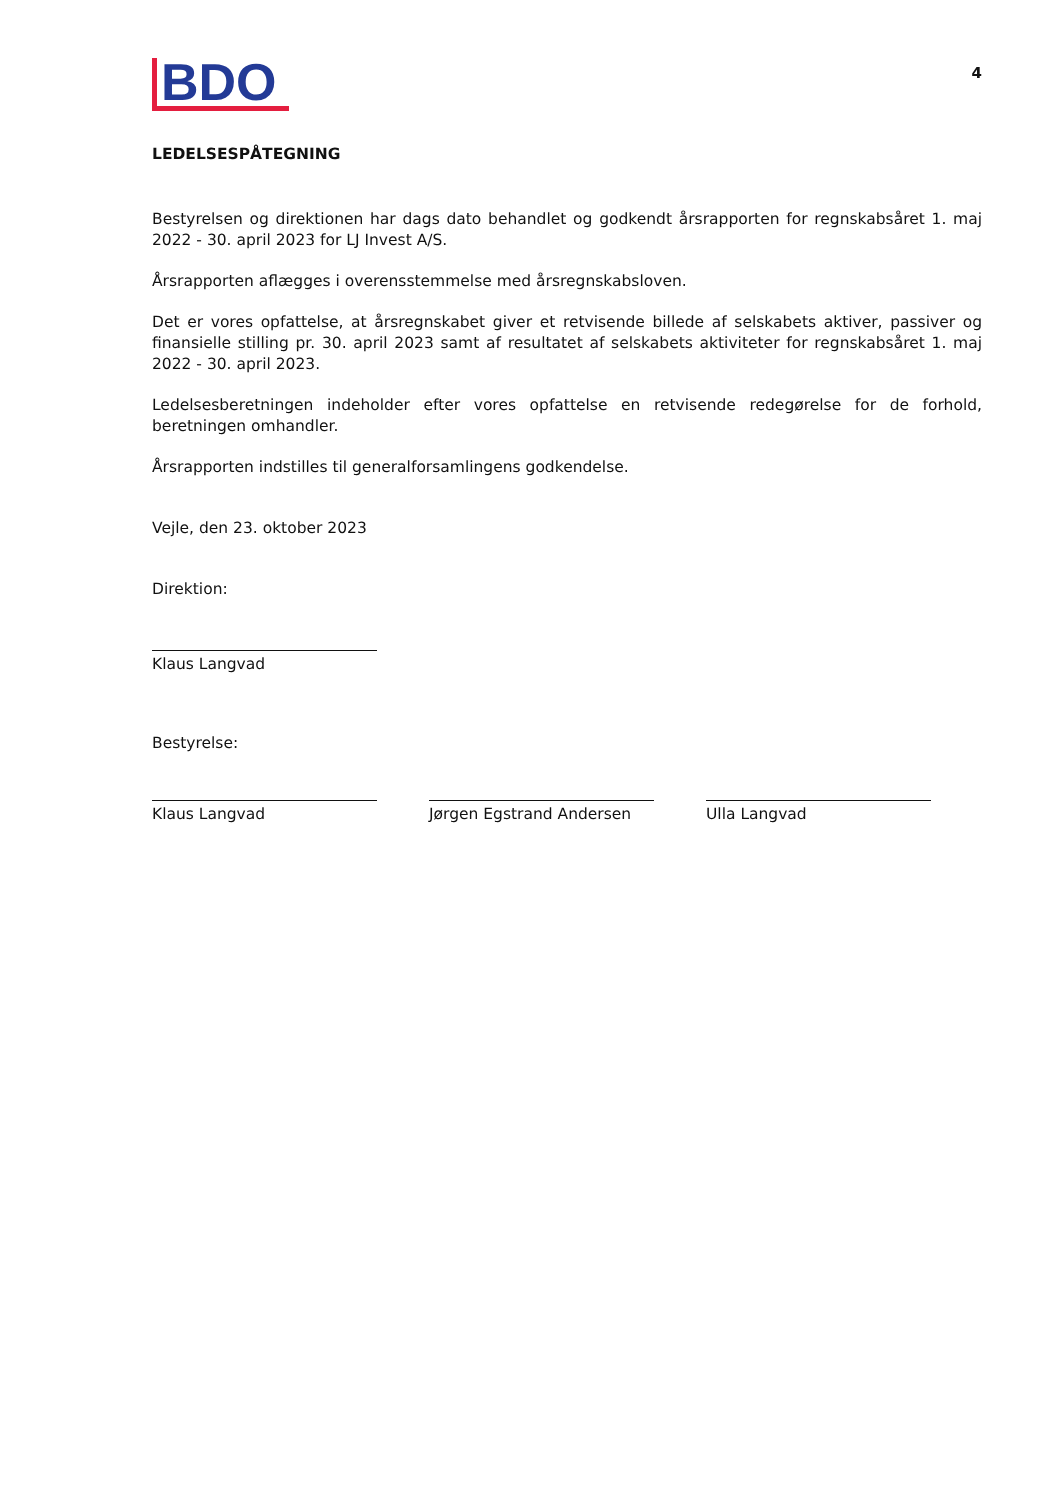BDO
4
LEDELSESPÅTEGNING
Bestyrelsen og direktionen har dags dato behandlet og godkendt årsrapporten for regnskabsåret 1. maj 2022 - 30. april 2023 for LJ Invest A/S.
Årsrapporten aflægges i overensstemmelse med årsregnskabsloven.
Det er vores opfattelse, at årsregnskabet giver et retvisende billede af selskabets aktiver, passiver og finansielle stilling pr. 30. april 2023 samt af resultatet af selskabets aktiviteter for regnskabsåret 1. maj 2022 - 30. april 2023.
Ledelsesberetningen indeholder efter vores opfattelse en retvisende redegørelse for de forhold, beretningen omhandler.
Årsrapporten indstilles til generalforsamlingens godkendelse.
Vejle, den 23. oktober 2023
Direktion:
Klaus Langvad
Bestyrelse:
Klaus Langvad Jørgen Egstrand Andersen Ulla Langvad